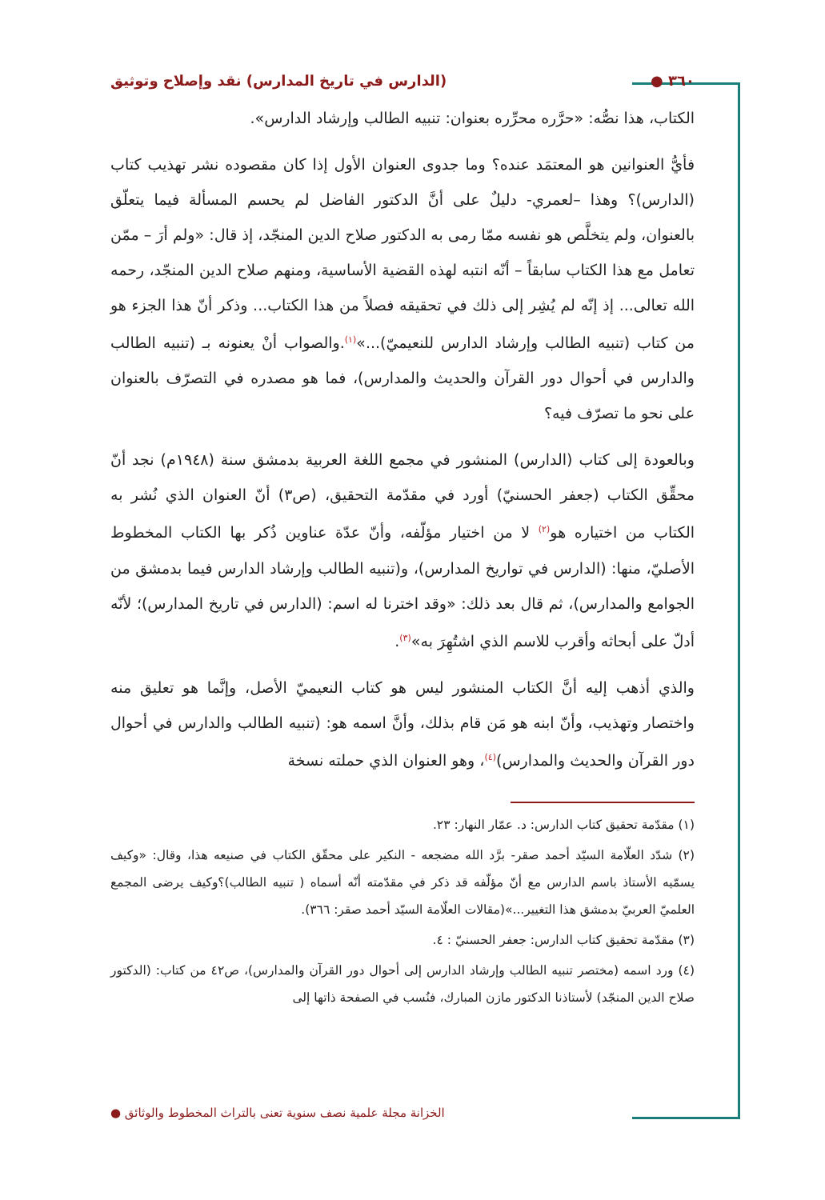٣٦٠ ● (الدارس في تاريخ المدارس) نقد وإصلاح وتوثيق
الكتاب، هذا نصُّه: «حرَّره محرِّره بعنوان: تنبيه الطالب وإرشاد الدارس».
فأيُّ العنوانين هو المعتمَد عنده؟ وما جدوى العنوان الأول إذا كان مقصوده نشر تهذيب كتاب (الدارس)؟ وهذا –لعمري- دليلٌ على أنَّ الدكتور الفاضل لم يحسم المسألة فيما يتعلّق بالعنوان، ولم يتخلَّص هو نفسه ممّا رمى به الدكتور صلاح الدين المنجّد، إذ قال: «ولم أرَ – ممّن تعامل مع هذا الكتاب سابقاً – أنّه انتبه لهذه القضية الأساسية، ومنهم صلاح الدين المنجّد، رحمه الله تعالى... إذ إنّه لم يُشِر إلى ذلك في تحقيقه فصلاً من هذا الكتاب... وذكر أنّ هذا الجزء هو من كتاب (تنبيه الطالب وإرشاد الدارس للنعيميّ)...»<sup>(١)</sup>.والصواب أنْ يعنونه بـ (تنبيه الطالب والدارس في أحوال دور القرآن والحديث والمدارس)، فما هو مصدره في التصرّف بالعنوان على نحو ما تصرّف فيه؟
وبالعودة إلى كتاب (الدارس) المنشور في مجمع اللغة العربية بدمشق سنة (١٩٤٨م) نجد أنّ محقِّق الكتاب (جعفر الحسنيّ) أورد في مقدّمة التحقيق، (ص٣) أنّ العنوان الذي نُشر به الكتاب من اختياره هو<sup>(٢)</sup> لا من اختيار مؤلّفه، وأنّ عدّة عناوين ذُكر بها الكتاب المخطوط الأصليّ، منها: (الدارس في تواريخ المدارس)، و(تنبيه الطالب وإرشاد الدارس فيما بدمشق من الجوامع والمدارس)، ثم قال بعد ذلك: «وقد اخترنا له اسم: (الدارس في تاريخ المدارس)؛ لأنّه أدلّ على أبحاثه وأقرب للاسم الذي اشتُهِرَ به»<sup>(٣)</sup>.
والذي أذهب إليه أنَّ الكتاب المنشور ليس هو كتاب النعيميّ الأصل، وإنَّما هو تعليق منه واختصار وتهذيب، وأنّ ابنه هو مَن قام بذلك، وأنَّ اسمه هو: (تنبيه الطالب والدارس في أحوال دور القرآن والحديث والمدارس)<sup>(٤)</sup>، وهو العنوان الذي حملته نسخة
(١) مقدّمة تحقيق كتاب الدارس: د. عمّار النهار: ٢٣.
(٢) شدّد العلّامة السيّد أحمد صقر- برَّد الله مضجعه - النكير على محقّق الكتاب في صنيعه هذا، وقال: «وكيف يسمّيه الأستاذ باسم الدارس مع أنّ مؤلّفه قد ذكر في مقدّمته أنّه أسماه ( تنبيه الطالب)؟وكيف يرضى المجمع العلميّ العربيّ بدمشق هذا التغيير...»(مقالات العلّامة السيّد أحمد صقر: ٣٦٦).
(٣) مقدّمة تحقيق كتاب الدارس: جعفر الحسنيّ : ٤.
(٤) ورد اسمه (مختصر تنبيه الطالب وإرشاد الدارس إلى أحوال دور القرآن والمدارس)، ص٤٢ من كتاب: (الدكتور صلاح الدين المنجّد) لأستاذنا الدكتور مازن المبارك، فنُسب في الصفحة ذاتها إلى
الخزانة مجلة علمية نصف سنوية تعنى بالتراث المخطوط والوثائق ●